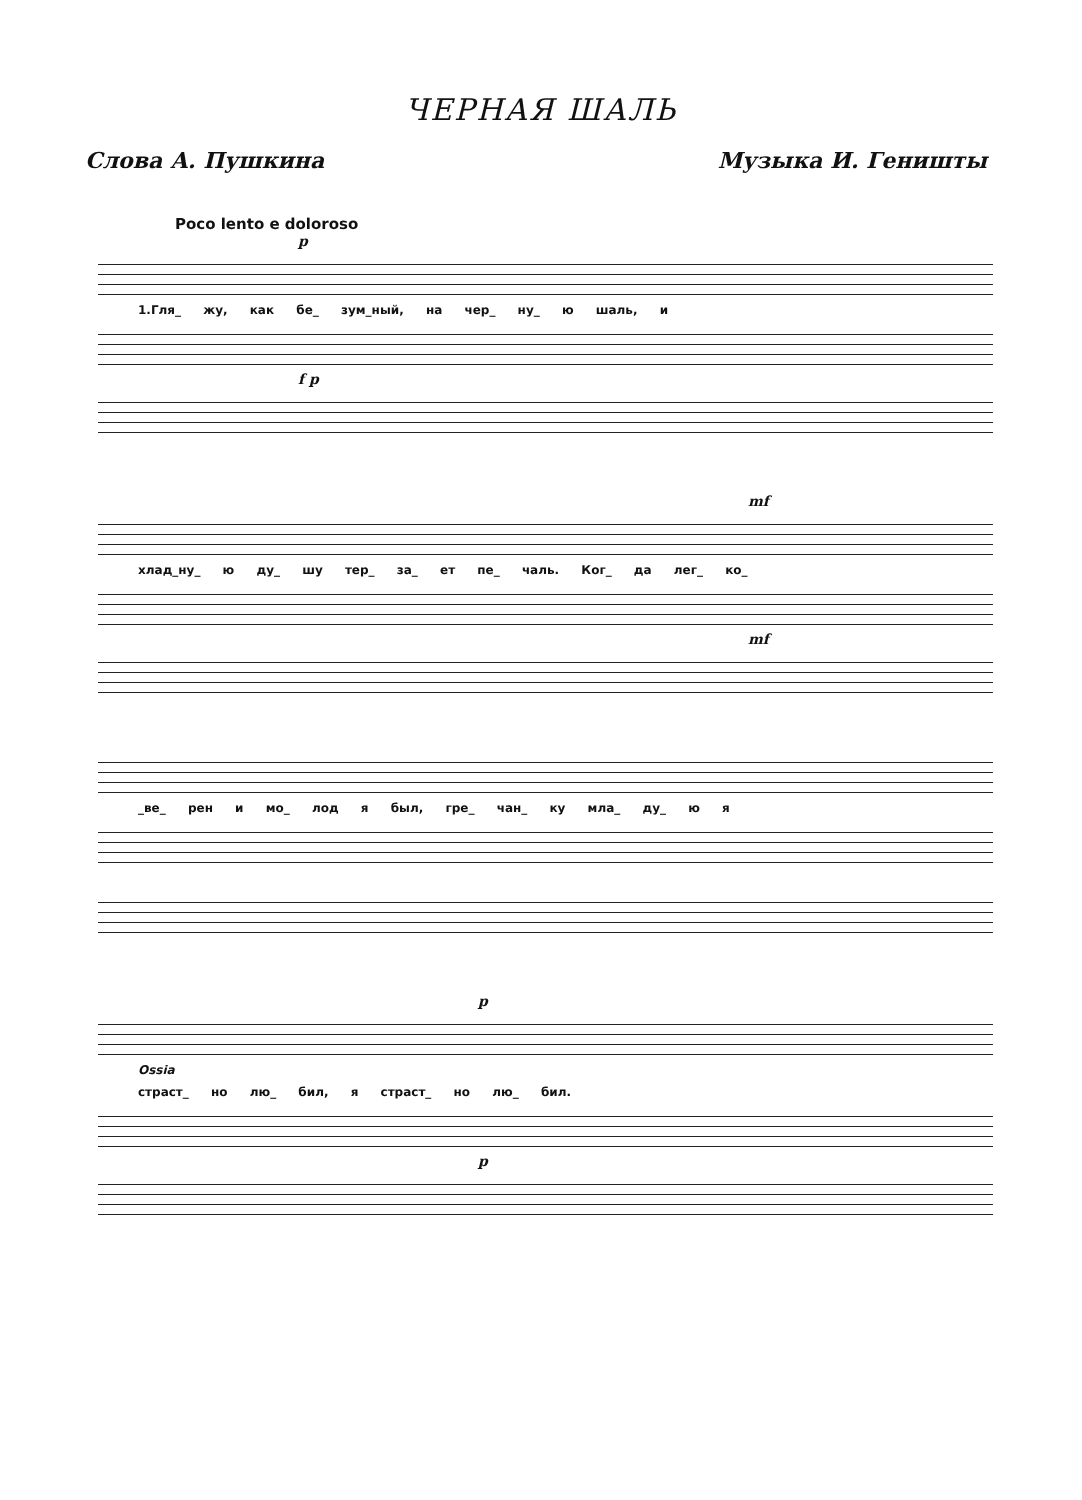ЧЕРНАЯ ШАЛЬ
Слова А. Пушкина Музыка И. Гениш­ты
Poco lento e doloroso
p
1.Гля_ жу, как бе_ зум_ный, на чер_ ну_ ю шаль, и
f p
mf
хлад_ну_ ю ду_ шу тер_ за_ ет пе_ чаль. Ког_ да лег_ ко_
mf
_ве_ рен и мо_ лод я был, гре_ чан_ ку мла_ ду_ ю я
p
Ossia
страст_ но лю_ бил, я страст_ но лю_ бил.
p